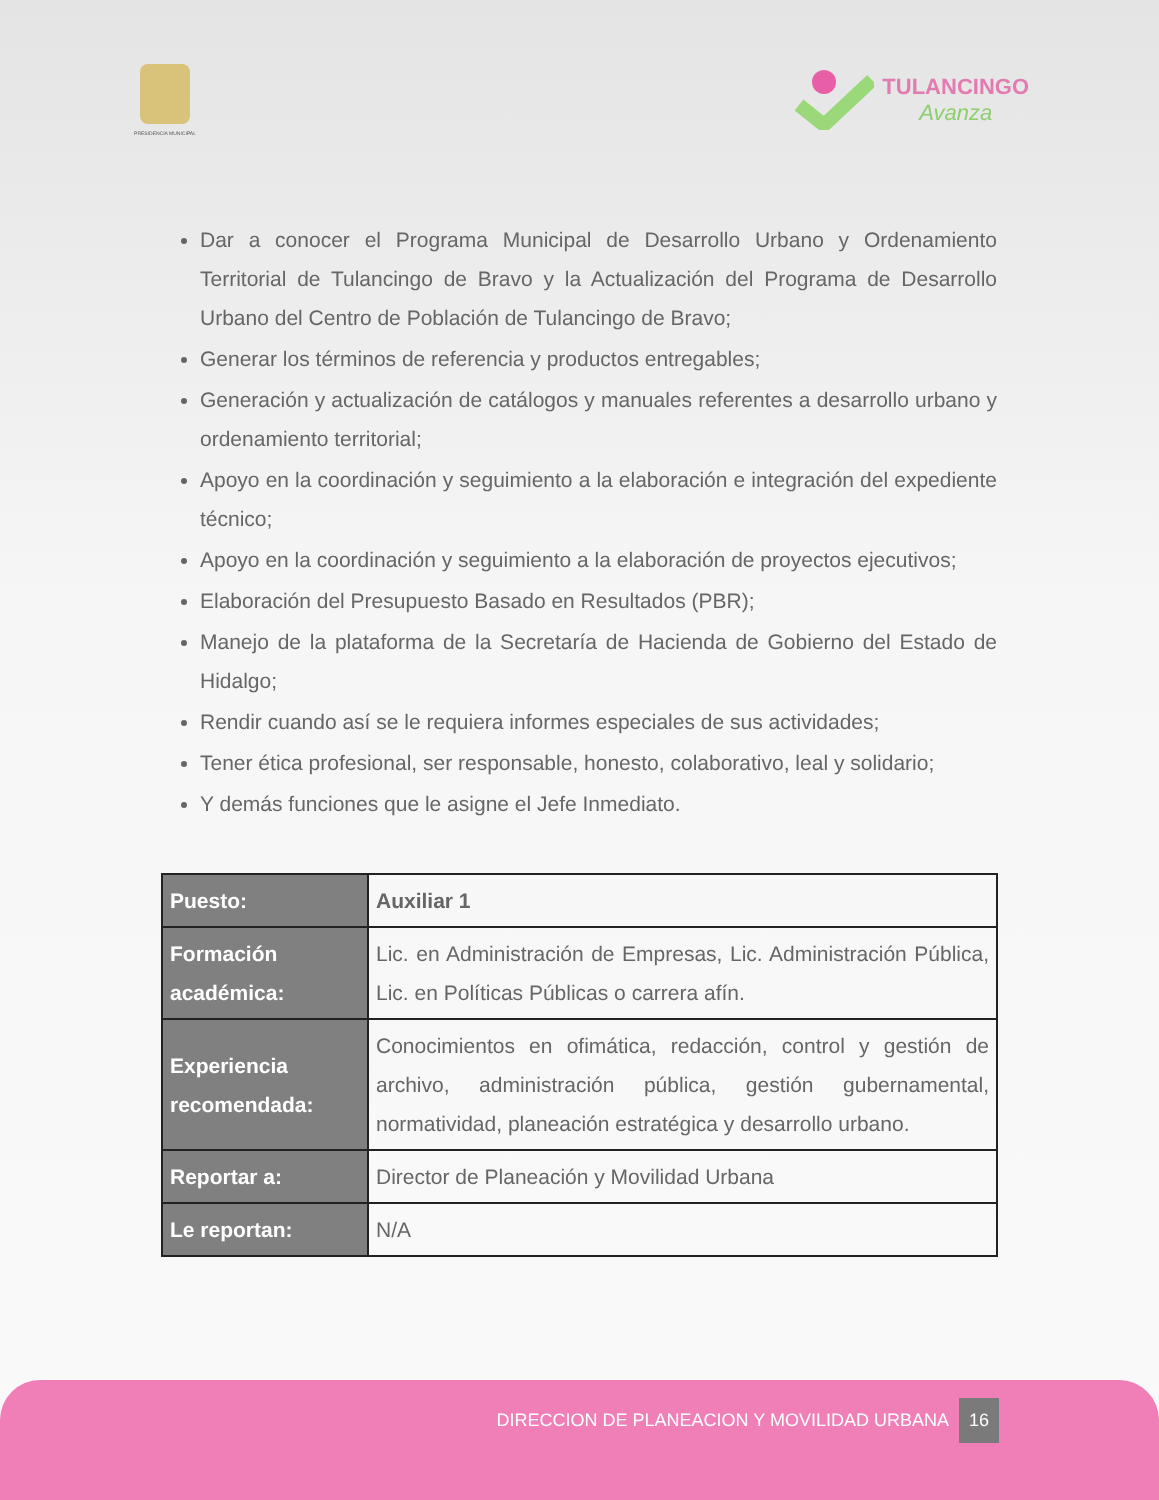PRESIDENCIA MUNICIPAL
TULANCINGO
Avanza
Dar a conocer el Programa Municipal de Desarrollo Urbano y Ordenamiento Territorial de Tulancingo de Bravo y la Actualización del Programa de Desarrollo Urbano del Centro de Población de Tulancingo de Bravo;
Generar los términos de referencia y productos entregables;
Generación y actualización de catálogos y manuales referentes a desarrollo urbano y ordenamiento territorial;
Apoyo en la coordinación y seguimiento a la elaboración e integración del expediente técnico;
Apoyo en la coordinación y seguimiento a la elaboración de proyectos ejecutivos;
Elaboración del Presupuesto Basado en Resultados (PBR);
Manejo de la plataforma de la Secretaría de Hacienda de Gobierno del Estado de Hidalgo;
Rendir cuando así se le requiera informes especiales de sus actividades;
Tener ética profesional, ser responsable, honesto, colaborativo, leal y solidario;
Y demás funciones que le asigne el Jefe Inmediato.
| Puesto: | Auxiliar 1 |
| Formación académica: | Lic. en Administración de Empresas, Lic. Administración Pública, Lic. en Políticas Públicas o carrera afín. |
| Experiencia recomendada: | Conocimientos en ofimática, redacción, control y gestión de archivo, administración pública, gestión gubernamental, normatividad, planeación estratégica y desarrollo urbano. |
| Reportar a: | Director de Planeación y Movilidad Urbana |
| Le reportan: | N/A |
DIRECCION DE PLANEACION Y MOVILIDAD URBANA 16